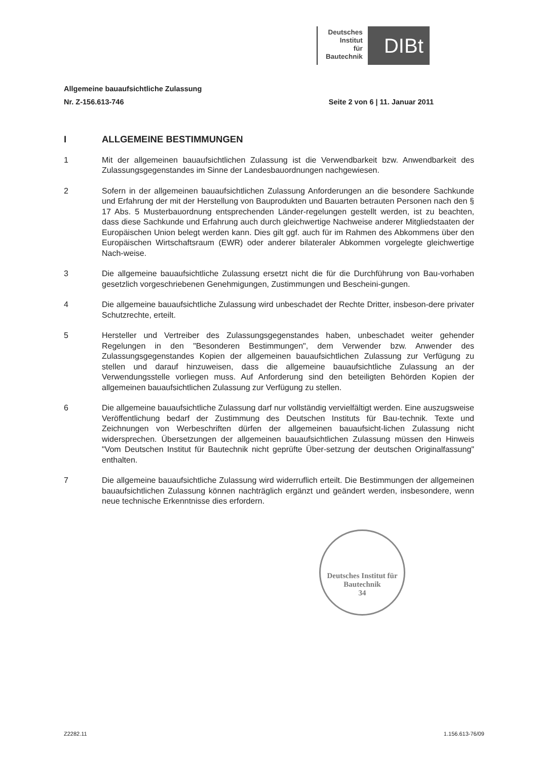Deutsches
Institut
für
Bautechnik
DIBt
Allgemeine bauaufsichtliche Zulassung
Nr. Z-156.613-746 Seite 2 von 6 | 11. Januar 2011
I ALLGEMEINE BESTIMMUNGEN
1 Mit der allgemeinen bauaufsichtlichen Zulassung ist die Verwendbarkeit bzw. Anwendbarkeit des Zulassungsgegenstandes im Sinne der Landesbauordnungen nachgewiesen.
2 Sofern in der allgemeinen bauaufsichtlichen Zulassung Anforderungen an die besondere Sachkunde und Erfahrung der mit der Herstellung von Bauprodukten und Bauarten betrauten Personen nach den § 17 Abs. 5 Musterbauordnung entsprechenden Länder-regelungen gestellt werden, ist zu beachten, dass diese Sachkunde und Erfahrung auch durch gleichwertige Nachweise anderer Mitgliedstaaten der Europäischen Union belegt werden kann. Dies gilt ggf. auch für im Rahmen des Abkommens über den Europäischen Wirtschaftsraum (EWR) oder anderer bilateraler Abkommen vorgelegte gleichwertige Nach-weise.
3 Die allgemeine bauaufsichtliche Zulassung ersetzt nicht die für die Durchführung von Bau-vorhaben gesetzlich vorgeschriebenen Genehmigungen, Zustimmungen und Bescheini-gungen.
4 Die allgemeine bauaufsichtliche Zulassung wird unbeschadet der Rechte Dritter, insbeson-dere privater Schutzrechte, erteilt.
5 Hersteller und Vertreiber des Zulassungsgegenstandes haben, unbeschadet weiter gehender Regelungen in den "Besonderen Bestimmungen", dem Verwender bzw. Anwender des Zulassungsgegenstandes Kopien der allgemeinen bauaufsichtlichen Zulassung zur Verfügung zu stellen und darauf hinzuweisen, dass die allgemeine bauaufsichtliche Zulassung an der Verwendungsstelle vorliegen muss. Auf Anforderung sind den beteiligten Behörden Kopien der allgemeinen bauaufsichtlichen Zulassung zur Verfügung zu stellen.
6 Die allgemeine bauaufsichtliche Zulassung darf nur vollständig vervielfältigt werden. Eine auszugsweise Veröffentlichung bedarf der Zustimmung des Deutschen Instituts für Bau-technik. Texte und Zeichnungen von Werbeschriften dürfen der allgemeinen bauaufsicht-lichen Zulassung nicht widersprechen. Übersetzungen der allgemeinen bauaufsichtlichen Zulassung müssen den Hinweis "Vom Deutschen Institut für Bautechnik nicht geprüfte Über-setzung der deutschen Originalfassung" enthalten.
7 Die allgemeine bauaufsichtliche Zulassung wird widerruflich erteilt. Die Bestimmungen der allgemeinen bauaufsichtlichen Zulassung können nachträglich ergänzt und geändert werden, insbesondere, wenn neue technische Erkenntnisse dies erfordern.
Deutsches Institut für Bautechnik
34
Z2282.11 1.156.613-76/09